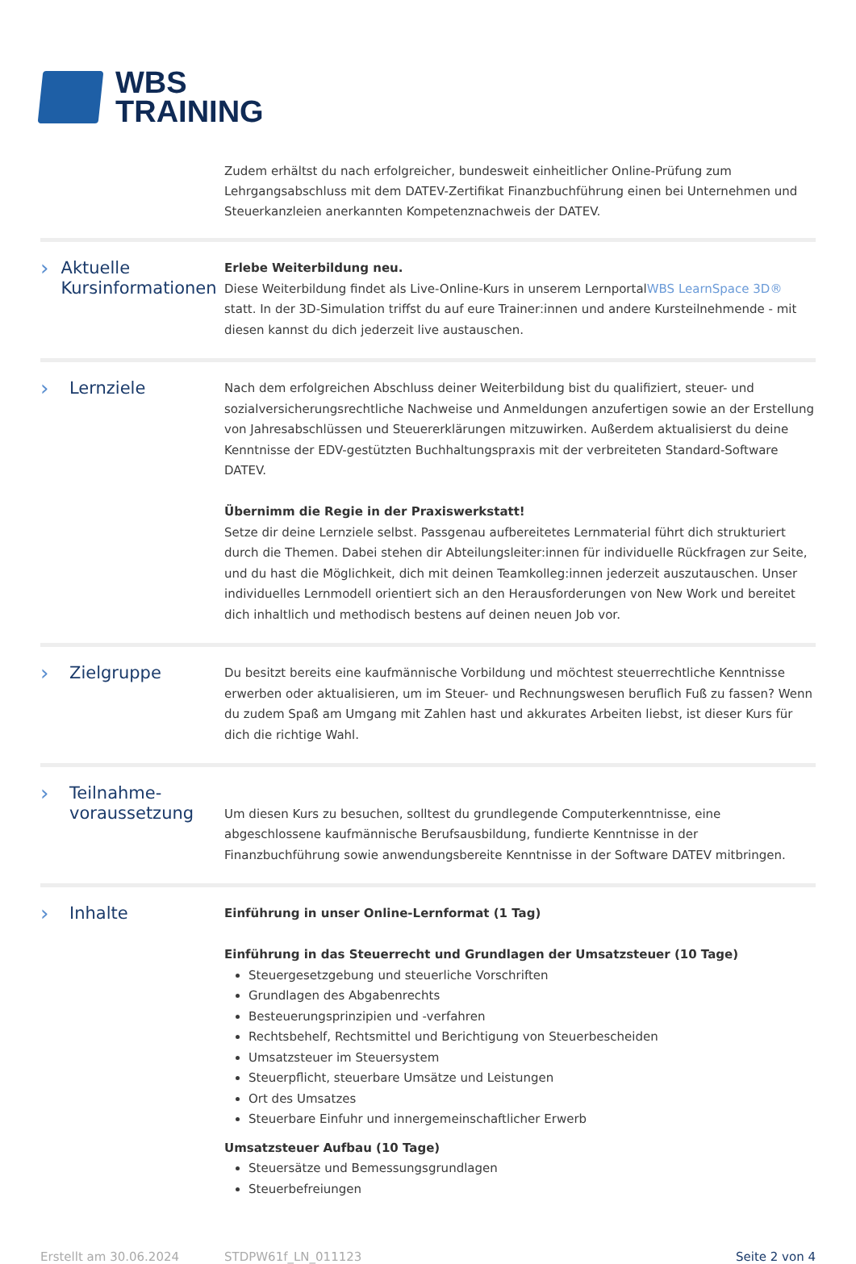WBS
TRAINING
Zudem erhältst du nach erfolgreicher, bundesweit einheitlicher Online-Prüfung zum Lehrgangsabschluss mit dem DATEV-Zertifikat Finanzbuchführung einen bei Unternehmen und Steuerkanzleien anerkannten Kompetenznachweis der DATEV.
› Aktuelle Kursinformationen
Erlebe Weiterbildung neu.
Diese Weiterbildung findet als Live-Online-Kurs in unserem LernportalWBS LearnSpace 3D® statt. In der 3D-Simulation triffst du auf eure Trainer:innen und andere Kursteilnehmende - mit diesen kannst du dich jederzeit live austauschen.
› Lernziele
Nach dem erfolgreichen Abschluss deiner Weiterbildung bist du qualifiziert, steuer- und sozialversicherungsrechtliche Nachweise und Anmeldungen anzufertigen sowie an der Erstellung von Jahresabschlüssen und Steuererklärungen mitzuwirken. Außerdem aktualisierst du deine Kenntnisse der EDV-gestützten Buchhaltungspraxis mit der verbreiteten Standard-Software DATEV.
Übernimm die Regie in der Praxiswerkstatt!
Setze dir deine Lernziele selbst. Passgenau aufbereitetes Lernmaterial führt dich strukturiert durch die Themen. Dabei stehen dir Abteilungsleiter:innen für individuelle Rückfragen zur Seite, und du hast die Möglichkeit, dich mit deinen Teamkolleg:innen jederzeit auszutauschen. Unser individuelles Lernmodell orientiert sich an den Herausforderungen von New Work und bereitet dich inhaltlich und methodisch bestens auf deinen neuen Job vor.
› Zielgruppe
Du besitzt bereits eine kaufmännische Vorbildung und möchtest steuerrechtliche Kenntnisse erwerben oder aktualisieren, um im Steuer- und Rechnungswesen beruflich Fuß zu fassen? Wenn du zudem Spaß am Umgang mit Zahlen hast und akkurates Arbeiten liebst, ist dieser Kurs für dich die richtige Wahl.
› Teilnahme-
voraussetzung
Um diesen Kurs zu besuchen, solltest du grundlegende Computerkenntnisse, eine abgeschlossene kaufmännische Berufsausbildung, fundierte Kenntnisse in der Finanzbuchführung sowie anwendungsbereite Kenntnisse in der Software DATEV mitbringen.
› Inhalte
Einführung in unser Online-Lernformat (1 Tag)
Einführung in das Steuerrecht und Grundlagen der Umsatzsteuer (10 Tage)
Steuergesetzgebung und steuerliche Vorschriften
Grundlagen des Abgabenrechts
Besteuerungsprinzipien und -verfahren
Rechtsbehelf, Rechtsmittel und Berichtigung von Steuerbescheiden
Umsatzsteuer im Steuersystem
Steuerpflicht, steuerbare Umsätze und Leistungen
Ort des Umsatzes
Steuerbare Einfuhr und innergemeinschaftlicher Erwerb
Umsatzsteuer Aufbau (10 Tage)
Steuersätze und Bemessungsgrundlagen
Steuerbefreiungen
Erstellt am 30.06.2024 STDPW61f_LN_011123 Seite 2 von 4